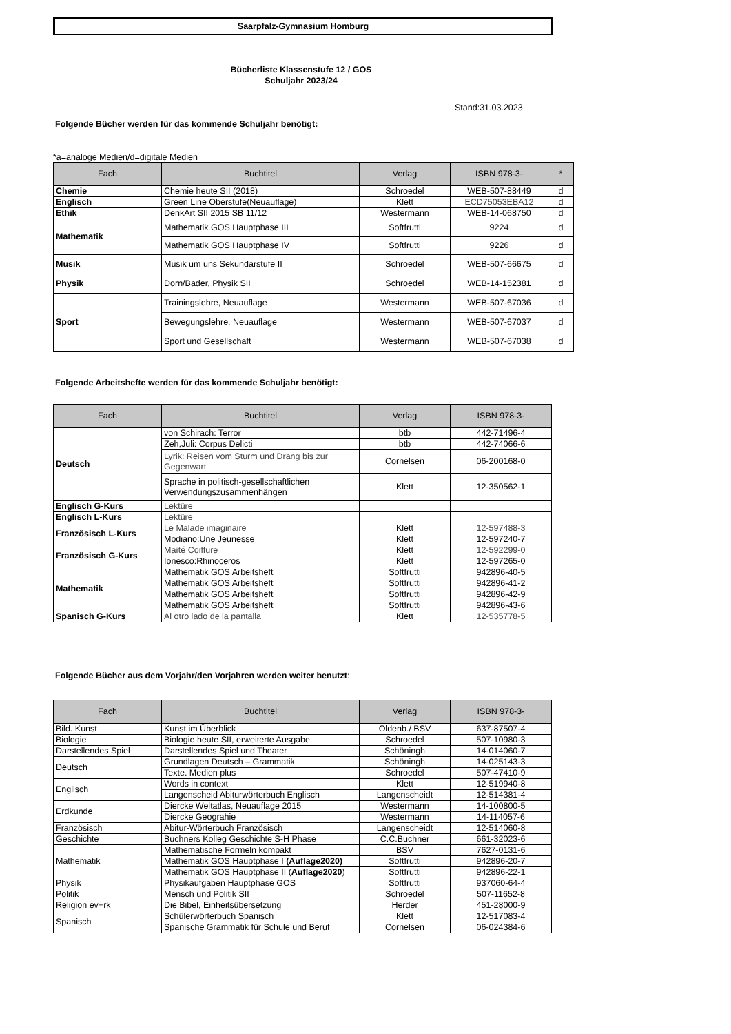Saarpfalz-Gymnasium Homburg
Bücherliste Klassenstufe 12 / GOS
Schuljahr 2023/24
Stand:31.03.2023
Folgende Bücher werden für das kommende Schuljahr benötigt:
*a=analoge Medien/d=digitale Medien
| Fach | Buchtitel | Verlag | ISBN 978-3- | * |
| --- | --- | --- | --- | --- |
| Chemie | Chemie heute SII (2018) | Schroedel | WEB-507-88449 | d |
| Englisch | Green Line Oberstufe(Neuauflage) | Klett | ECD75053EBA12 | d |
| Ethik | DenkArt SII 2015 SB 11/12 | Westermann | WEB-14-068750 | d |
| Mathematik | Mathematik GOS Hauptphase III | Softfrutti | 9224 | d |
| | Mathematik GOS Hauptphase IV | Softfrutti | 9226 | d |
| Musik | Musik um uns Sekundarstufe II | Schroedel | WEB-507-66675 | d |
| Physik | Dorn/Bader, Physik SII | Schroedel | WEB-14-152381 | d |
| Sport | Trainingslehre, Neuauflage | Westermann | WEB-507-67036 | d |
| | Bewegungslehre, Neuauflage | Westermann | WEB-507-67037 | d |
| | Sport und Gesellschaft | Westermann | WEB-507-67038 | d |
Folgende Arbeitshefte werden für das kommende Schuljahr benötigt:
| Fach | Buchtitel | Verlag | ISBN 978-3- |
| --- | --- | --- | --- |
| Deutsch | von Schirach: Terror | btb | 442-71496-4 |
| | Zeh,Juli: Corpus Delicti | btb | 442-74066-6 |
| | Lyrik: Reisen vom Sturm und Drang bis zur Gegenwart | Cornelsen | 06-200168-0 |
| | Sprache in politisch-gesellschaftlichen Verwendungszusammenhängen | Klett | 12-350562-1 |
| Englisch G-Kurs | Lektüre | | |
| Englisch L-Kurs | Lektüre | | |
| Französisch L-Kurs | Le Malade imaginaire | Klett | 12-597488-3 |
| | Modiano:Une Jeunesse | Klett | 12-597240-7 |
| Französisch G-Kurs | Maïté Coiffure | Klett | 12-592299-0 |
| | Ionesco:Rhinoceros | Klett | 12-597265-0 |
| Mathematik | Mathematik GOS Arbeitsheft | Softfrutti | 942896-40-5 |
| | Mathematik GOS Arbeitsheft | Softfrutti | 942896-41-2 |
| | Mathematik GOS Arbeitsheft | Softfrutti | 942896-42-9 |
| | Mathematik GOS Arbeitsheft | Softfrutti | 942896-43-6 |
| Spanisch G-Kurs | Al otro lado de la pantalla | Klett | 12-535778-5 |
Folgende Bücher aus dem Vorjahr/den Vorjahren werden weiter benutzt:
| Fach | Buchtitel | Verlag | ISBN 978-3- |
| --- | --- | --- | --- |
| Bild. Kunst | Kunst im Überblick | Oldenb./ BSV | 637-87507-4 |
| Biologie | Biologie heute SII, erweiterte Ausgabe | Schroedel | 507-10980-3 |
| Darstellendes Spiel | Darstellendes Spiel und Theater | Schöningh | 14-014060-7 |
| Deutsch | Grundlagen Deutsch – Grammatik | Schöningh | 14-025143-3 |
| | Texte. Medien plus | Schroedel | 507-47410-9 |
| Englisch | Words in context | Klett | 12-519940-8 |
| | Langenscheid Abiturwörterbuch Englisch | Langenscheidt | 12-514381-4 |
| Erdkunde | Diercke Weltatlas, Neuauflage 2015 | Westermann | 14-100800-5 |
| | Diercke Geograhie | Westermann | 14-114057-6 |
| Französisch | Abitur-Wörterbuch Französisch | Langenscheidt | 12-514060-8 |
| Geschichte | Buchners Kolleg Geschichte S-H Phase | C.C.Buchner | 661-32023-6 |
| Mathematik | Mathematische Formeln kompakt | BSV | 7627-0131-6 |
| | Mathematik GOS Hauptphase I (Auflage2020) | Softfrutti | 942896-20-7 |
| | Mathematik GOS Hauptphase II ( Auflage2020 ) | Softfrutti | 942896-22-1 |
| Physik | Physikaufgaben Hauptphase GOS | Softfrutti | 937060-64-4 |
| Politik | Mensch und Politik SII | Schroedel | 507-11652-8 |
| Religion ev+rk | Die Bibel, Einheitsübersetzung | Herder | 451-28000-9 |
| Spanisch | Schülerwörterbuch Spanisch | Klett | 12-517083-4 |
| | Spanische Grammatik für Schule und Beruf | Cornelsen | 06-024384-6 |